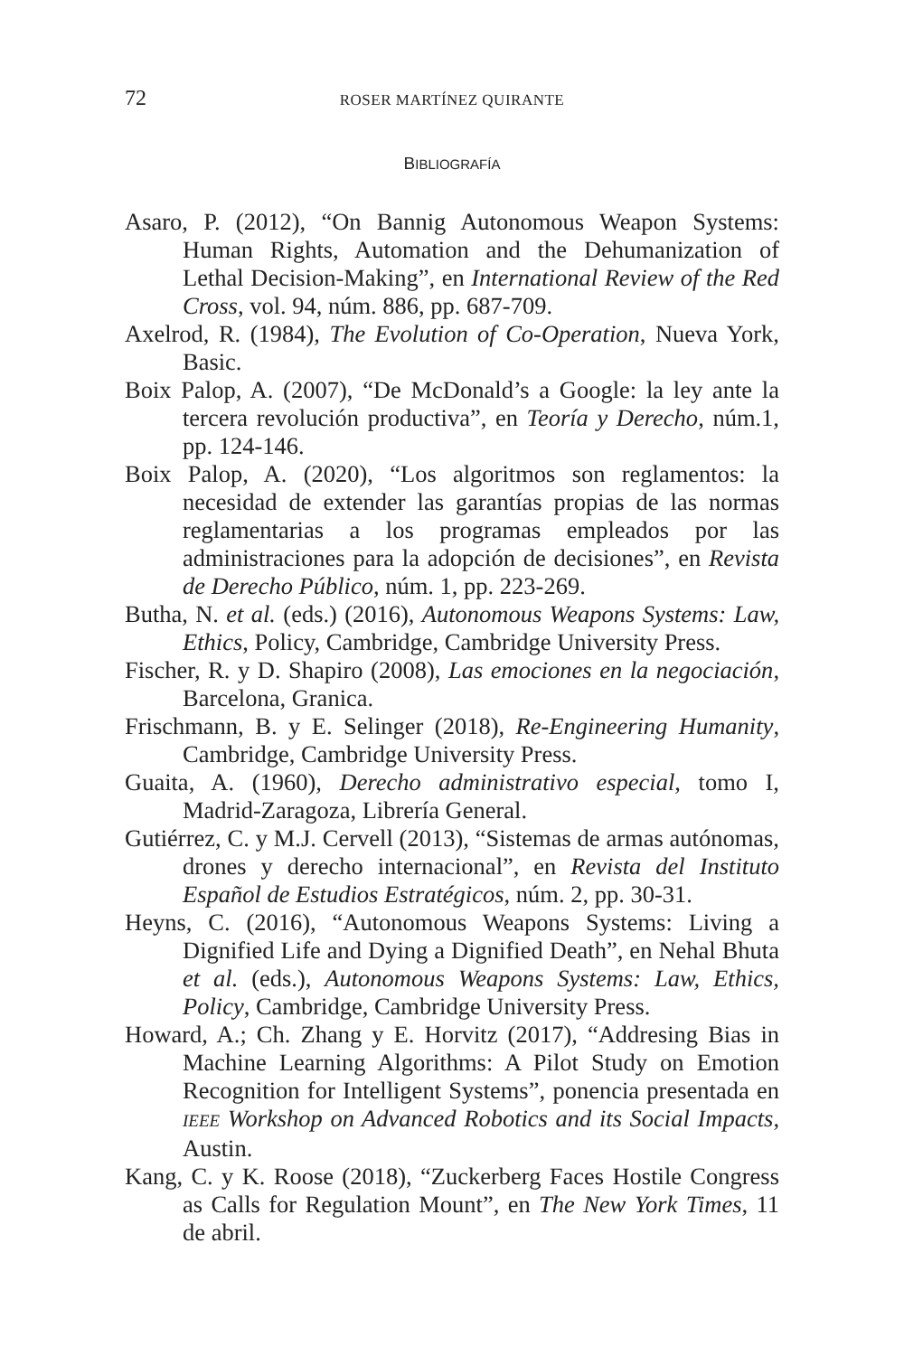72 ROSER MARTÍNEZ QUIRANTE
BIBLIOGRAFÍA
Asaro, P. (2012), “On Bannig Autonomous Weapon Systems: Human Rights, Automation and the Dehumanization of Lethal Decision-Making”, en International Review of the Red Cross, vol. 94, núm. 886, pp. 687-709.
Axelrod, R. (1984), The Evolution of Co-Operation, Nueva York, Basic.
Boix Palop, A. (2007), “De McDonald’s a Google: la ley ante la tercera revolución productiva”, en Teoría y Derecho, núm.1, pp. 124-146.
Boix Palop, A. (2020), “Los algoritmos son reglamentos: la necesidad de extender las garantías propias de las normas reglamentarias a los programas empleados por las administraciones para la adopción de decisiones”, en Revista de Derecho Público, núm. 1, pp. 223-269.
Butha, N. et al. (eds.) (2016), Autonomous Weapons Systems: Law, Ethics, Policy, Cambridge, Cambridge University Press.
Fischer, R. y D. Shapiro (2008), Las emociones en la negociación, Barcelona, Granica.
Frischmann, B. y E. Selinger (2018), Re-Engineering Humanity, Cambridge, Cambridge University Press.
Guaita, A. (1960), Derecho administrativo especial, tomo I, Madrid-Zaragoza, Librería General.
Gutiérrez, C. y M.J. Cervell (2013), “Sistemas de armas autónomas, drones y derecho internacional”, en Revista del Instituto Español de Estudios Estratégicos, núm. 2, pp. 30-31.
Heyns, C. (2016), “Autonomous Weapons Systems: Living a Dignified Life and Dying a Dignified Death”, en Nehal Bhuta et al. (eds.), Autonomous Weapons Systems: Law, Ethics, Policy, Cambridge, Cambridge University Press.
Howard, A.; Ch. Zhang y E. Horvitz (2017), “Addresing Bias in Machine Learning Algorithms: A Pilot Study on Emotion Recognition for Intelligent Systems”, ponencia presentada en IEEE Workshop on Advanced Robotics and its Social Impacts, Austin.
Kang, C. y K. Roose (2018), “Zuckerberg Faces Hostile Congress as Calls for Regulation Mount”, en The New York Times, 11 de abril.